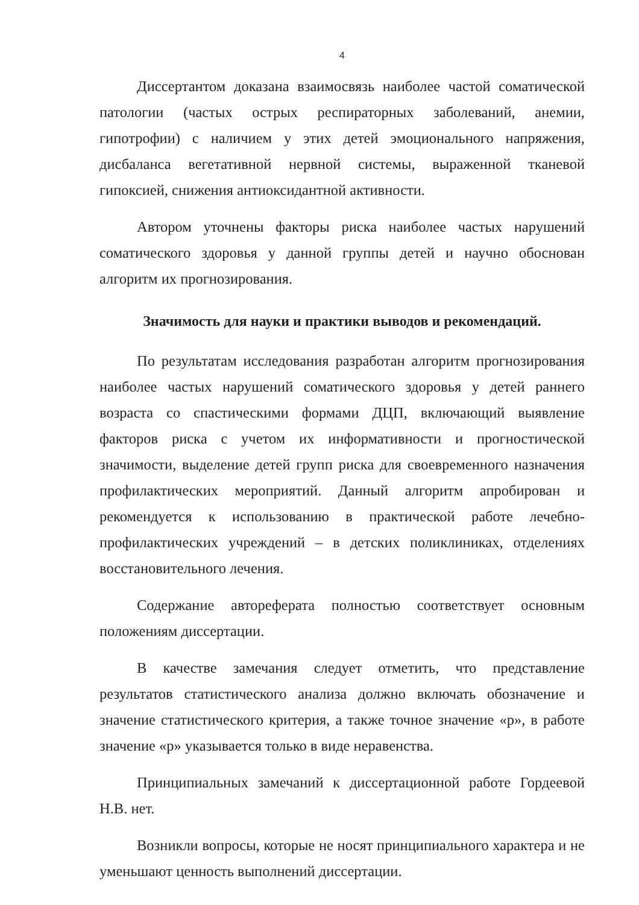4
Диссертантом доказана взаимосвязь наиболее частой соматической патологии (частых острых респираторных заболеваний, анемии, гипотрофии) с наличием у этих детей эмоционального напряжения, дисбаланса вегетативной нервной системы, выраженной тканевой гипоксией, снижения антиоксидантной активности.
Автором уточнены факторы риска наиболее частых нарушений соматического здоровья у данной группы детей и научно обоснован алгоритм их прогнозирования.
Значимость для науки и практики выводов и рекомендаций.
По результатам исследования разработан алгоритм прогнозирования наиболее частых нарушений соматического здоровья у детей раннего возраста со спастическими формами ДЦП, включающий выявление факторов риска с учетом их информативности и прогностической значимости, выделение детей групп риска для своевременного назначения профилактических мероприятий. Данный алгоритм апробирован и рекомендуется к использованию в практической работе лечебно-профилактических учреждений – в детских поликлиниках, отделениях восстановительного лечения.
Содержание автореферата полностью соответствует основным положениям диссертации.
В качестве замечания следует отметить, что представление результатов статистического анализа должно включать обозначение и значение статистического критерия, а также точное значение «р», в работе значение «р» указывается только в виде неравенства.
Принципиальных замечаний к диссертационной работе Гордеевой Н.В. нет.
Возникли вопросы, которые не носят принципиального характера и не уменьшают ценность выполнений диссертации.